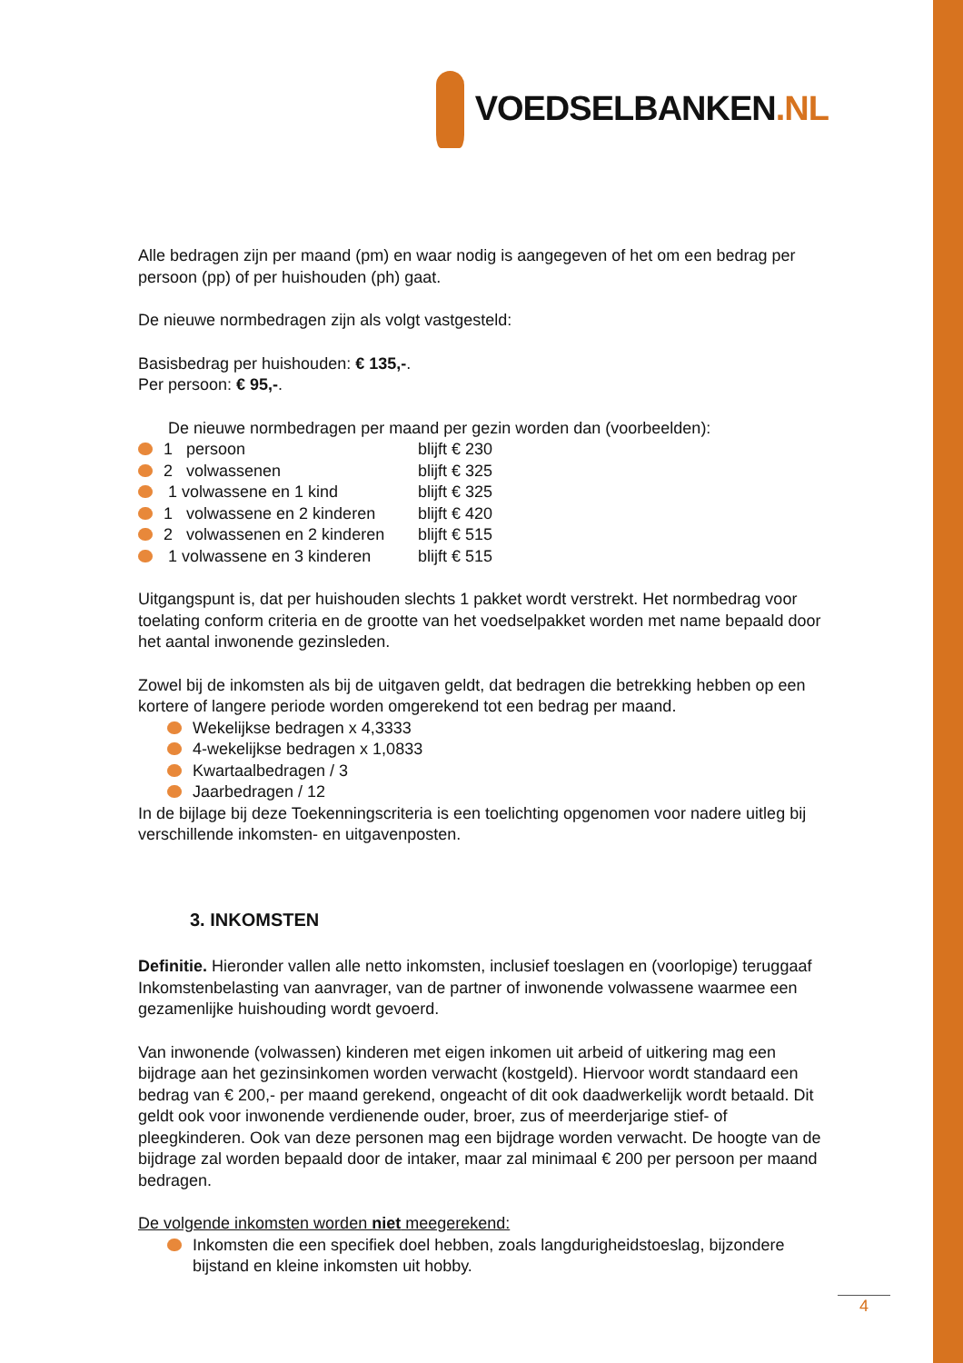VOEDSELBANKEN.NL
Alle bedragen zijn per maand (pm) en waar nodig is aangegeven of het om een bedrag per persoon (pp) of per huishouden (ph) gaat.
De nieuwe normbedragen zijn als volgt vastgesteld:
Basisbedrag per huishouden: € 135,-.
Per persoon: € 95,-.
De nieuwe normbedragen per maand per gezin worden dan (voorbeelden):
1 persoon blijft € 230
2 volwassenen blijft € 325
1 volwassene en 1 kind blijft € 325
1 volwassene en 2 kinderen blijft € 420
2 volwassenen en 2 kinderen blijft € 515
1 volwassene en 3 kinderen blijft € 515
Uitgangspunt is, dat per huishouden slechts 1 pakket wordt verstrekt. Het normbedrag voor toelating conform criteria en de grootte van het voedselpakket worden met name bepaald door het aantal inwonende gezinsleden.
Zowel bij de inkomsten als bij de uitgaven geldt, dat bedragen die betrekking hebben op een kortere of langere periode worden omgerekend tot een bedrag per maand.
Wekelijkse bedragen x 4,3333
4-wekelijkse bedragen x 1,0833
Kwartaalbedragen / 3
Jaarbedragen / 12
In de bijlage bij deze Toekenningscriteria is een toelichting opgenomen voor nadere uitleg bij verschillende inkomsten- en uitgavenposten.
3. INKOMSTEN
Definitie. Hieronder vallen alle netto inkomsten, inclusief toeslagen en (voorlopige) teruggaaf Inkomstenbelasting van aanvrager, van de partner of inwonende volwassene waarmee een gezamenlijke huishouding wordt gevoerd.
Van inwonende (volwassen) kinderen met eigen inkomen uit arbeid of uitkering mag een bijdrage aan het gezinsinkomen worden verwacht (kostgeld). Hiervoor wordt standaard een bedrag van € 200,- per maand gerekend, ongeacht of dit ook daadwerkelijk wordt betaald. Dit geldt ook voor inwonende verdienende ouder, broer, zus of meerderjarige stief- of pleegkinderen. Ook van deze personen mag een bijdrage worden verwacht. De hoogte van de bijdrage zal worden bepaald door de intaker, maar zal minimaal € 200 per persoon per maand bedragen.
De volgende inkomsten worden niet meegerekend:
Inkomsten die een specifiek doel hebben, zoals langdurigheidstoeslag, bijzondere bijstand en kleine inkomsten uit hobby.
4